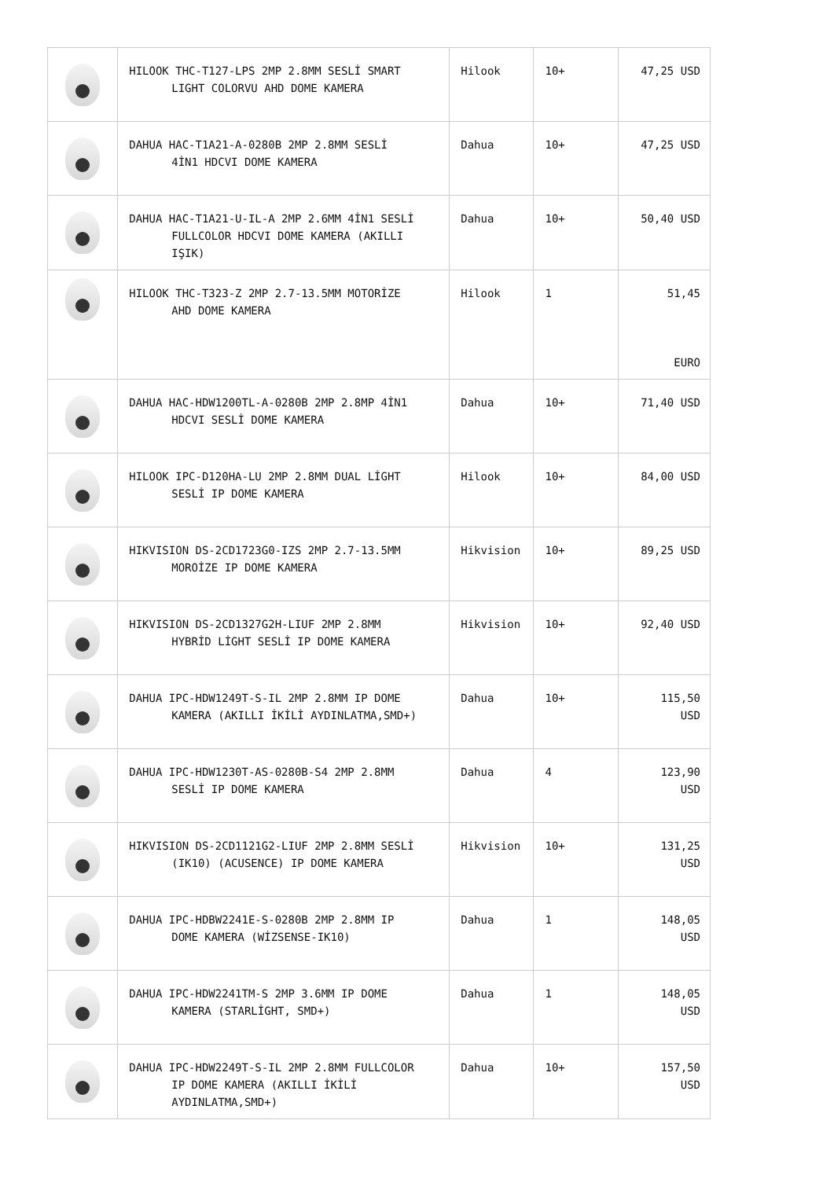| | HILOOK THC-T127-LPS 2MP 2.8MM SESLİ SMART LIGHT COLORVU AHD DOME KAMERA | Hilook | 10+ | 47,25 USD |
| | DAHUA HAC-T1A21-A-0280B 2MP 2.8MM SESLİ 4İN1 HDCVI DOME KAMERA | Dahua | 10+ | 47,25 USD |
| | DAHUA HAC-T1A21-U-IL-A 2MP 2.6MM 4İN1 SESLİ FULLCOLOR HDCVI DOME KAMERA (AKILLI IŞIK) | Dahua | 10+ | 50,40 USD |
| | HILOOK THC-T323-Z 2MP 2.7-13.5MM MOTORİZE AHD DOME KAMERA | Hilook | 1 | 51,45 EURO |
| | DAHUA HAC-HDW1200TL-A-0280B 2MP 2.8MP 4İN1 HDCVI SESLİ DOME KAMERA | Dahua | 10+ | 71,40 USD |
| | HILOOK IPC-D120HA-LU 2MP 2.8MM DUAL LİGHT SESLİ IP DOME KAMERA | Hilook | 10+ | 84,00 USD |
| | HIKVISION DS-2CD1723G0-IZS 2MP 2.7-13.5MM MOROİZE IP DOME KAMERA | Hikvision | 10+ | 89,25 USD |
| | HIKVISION DS-2CD1327G2H-LIUF 2MP 2.8MM HYBRİD LİGHT SESLİ IP DOME KAMERA | Hikvision | 10+ | 92,40 USD |
| | DAHUA IPC-HDW1249T-S-IL 2MP 2.8MM IP DOME KAMERA (AKILLI İKİLİ AYDINLATMA,SMD+) | Dahua | 10+ | 115,50 USD |
| | DAHUA IPC-HDW1230T-AS-0280B-S4 2MP 2.8MM SESLİ IP DOME KAMERA | Dahua | 4 | 123,90 USD |
| | HIKVISION DS-2CD1121G2-LIUF 2MP 2.8MM SESLİ (IK10) (ACUSENCE) IP DOME KAMERA | Hikvision | 10+ | 131,25 USD |
| | DAHUA IPC-HDBW2241E-S-0280B 2MP 2.8MM IP DOME KAMERA (WİZSENSE-IK10) | Dahua | 1 | 148,05 USD |
| | DAHUA IPC-HDW2241TM-S 2MP 3.6MM IP DOME KAMERA (STARLİGHT, SMD+) | Dahua | 1 | 148,05 USD |
| | DAHUA IPC-HDW2249T-S-IL 2MP 2.8MM FULLCOLOR IP DOME KAMERA (AKILLI İKİLİ AYDINLATMA,SMD+) | Dahua | 10+ | 157,50 USD |